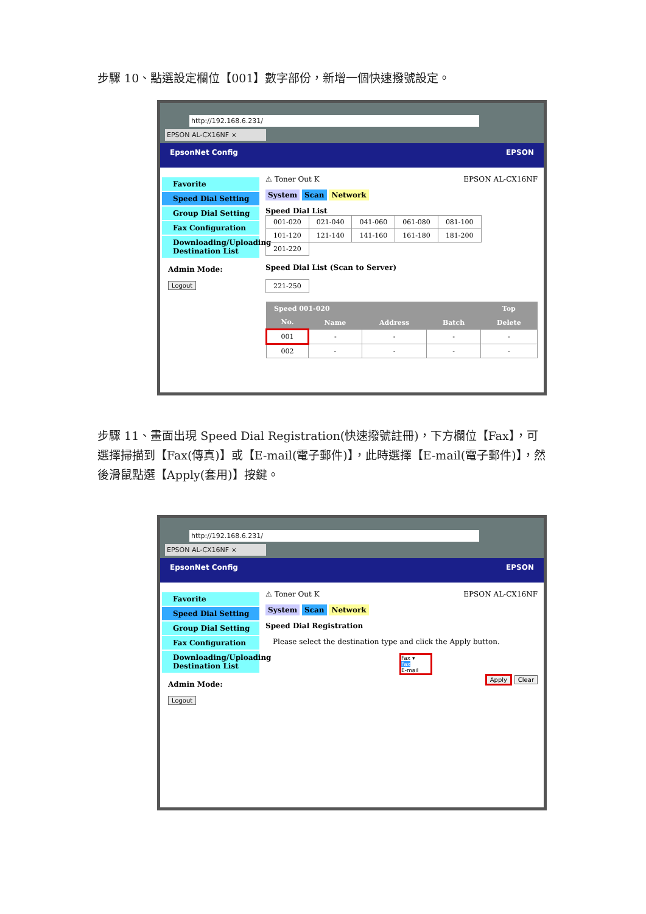步驟 10、點選設定欄位【001】數字部份，新增一個快速撥號設定。
http://192.168.6.231/
EPSON AL-CX16NF ×
EpsonNet Config EPSON
Favorite
Speed Dial Setting
Group Dial Setting
Fax Configuration
Downloading/Uploading Destination List
Admin Mode:
Logout
⚠ Toner Out K EPSON AL-CX16NF
System Scan Network
Speed Dial List
| 001-020 | 021-040 | 041-060 | 061-080 | 081-100 |
| 101-120 | 121-140 | 141-160 | 161-180 | 181-200 |
| 201-220 | | | | |
Speed Dial List (Scan to Server)
| 221-250 |
| Speed 001-020 | | | | Top |
| --- | --- | --- | --- | --- |
| No. | Name | Address | Batch | Delete |
| 001 | - | - | - | - |
| 002 | - | - | - | - |
步驟 11、畫面出現 Speed Dial Registration(快速撥號註冊)，下方欄位【Fax】，可選擇掃描到【Fax(傳真)】或【E-mail(電子郵件)】，此時選擇【E-mail(電子郵件)】，然後滑鼠點選【Apply(套用)】按鍵。
http://192.168.6.231/
EPSON AL-CX16NF ×
EpsonNet Config EPSON
Favorite
Speed Dial Setting
Group Dial Setting
Fax Configuration
Downloading/Uploading Destination List
Admin Mode:
Logout
⚠ Toner Out K EPSON AL-CX16NF
System Scan Network
Speed Dial Registration
Please select the destination type and click the Apply button.
Fax ▾
Fax
E-mail
Apply Clear